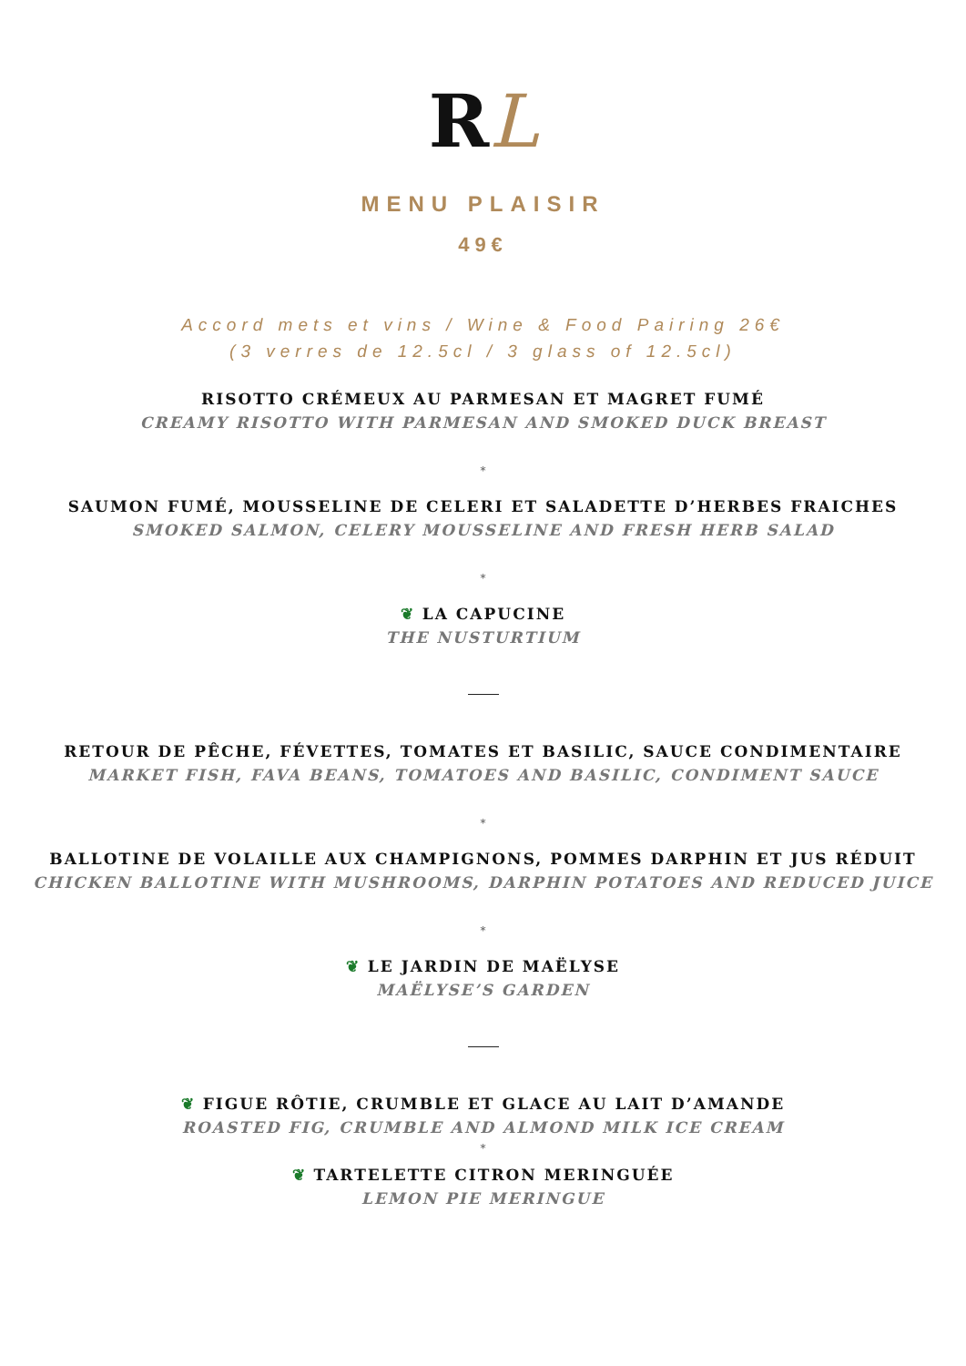RL
MENU PLAISIR
49€
Accord mets et vins / Wine & Food Pairing 26€
(3 verres de 12.5cl / 3 glass of 12.5cl)
RISOTTO CRÉMEUX AU PARMESAN ET MAGRET FUMÉ
CREAMY RISOTTO WITH PARMESAN AND SMOKED DUCK BREAST
*
SAUMON FUMÉ, MOUSSELINE DE CELERI ET SALADETTE D’HERBES FRAICHES
SMOKED SALMON, CELERY MOUSSELINE AND FRESH HERB SALAD
*
❦ LA CAPUCINE
THE NUSTURTIUM
RETOUR DE PÊCHE, FÉVETTES, TOMATES ET BASILIC, SAUCE CONDIMENTAIRE
MARKET FISH, FAVA BEANS, TOMATOES AND BASILIC, CONDIMENT SAUCE
*
BALLOTINE DE VOLAILLE AUX CHAMPIGNONS, POMMES DARPHIN ET JUS RÉDUIT
CHICKEN BALLOTINE WITH MUSHROOMS, DARPHIN POTATOES AND REDUCED JUICE
*
❦ LE JARDIN DE MAËLYSE
MAËLYSE’S GARDEN
❦ FIGUE RÔTIE, CRUMBLE ET GLACE AU LAIT D’AMANDE
ROASTED FIG, CRUMBLE AND ALMOND MILK ICE CREAM
*
❦ TARTELETTE CITRON MERINGUÉE
LEMON PIE MERINGUE